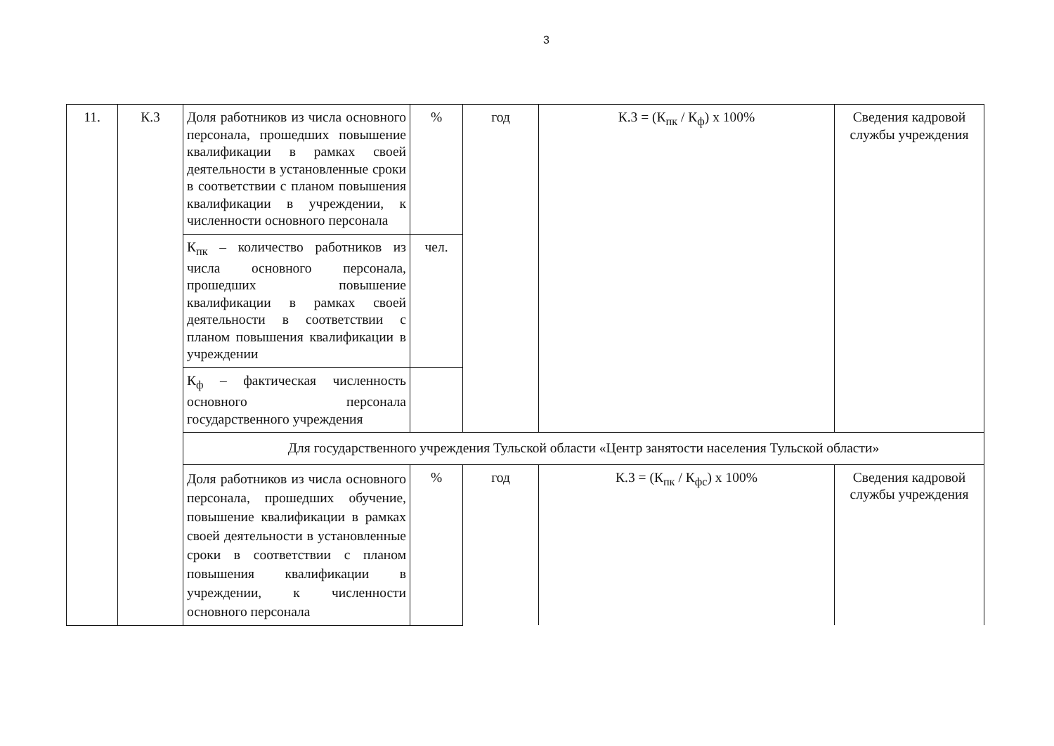3
| 11. | К.3 | Доля работников из числа основного персонала, прошедших повышение квалификации в рамках своей деятельности в установленные сроки в соответствии с планом повышения квалификации в учреждении, к численности основного персонала | % | год | К.3 = (К<sub>пк</sub> / К<sub>ф</sub>) х 100% | Сведения кадровой службы учреждения |
| | | К<sub>пк</sub> – количество работников из числа основного персонала, прошедших повышение квалификации в рамках своей деятельности в соответствии с планом повышения квалификации в учреждении | чел. | | | |
| | | К<sub>ф</sub> – фактическая численность основного персонала государственного учреждения | | | | |
| | | Для государственного учреждения Тульской области «Центр занятости населения Тульской области» | | | | |
| | | Доля работников из числа основного персонала, прошедших обучение, повышение квалификации в рамках своей деятельности в установленные сроки в соответствии с планом повышения квалификации в учреждении, к численности основного персонала | % | год | К.3 = (К<sub>пк</sub> / К<sub>фс</sub>) х 100% | Сведения кадровой службы учреждения |